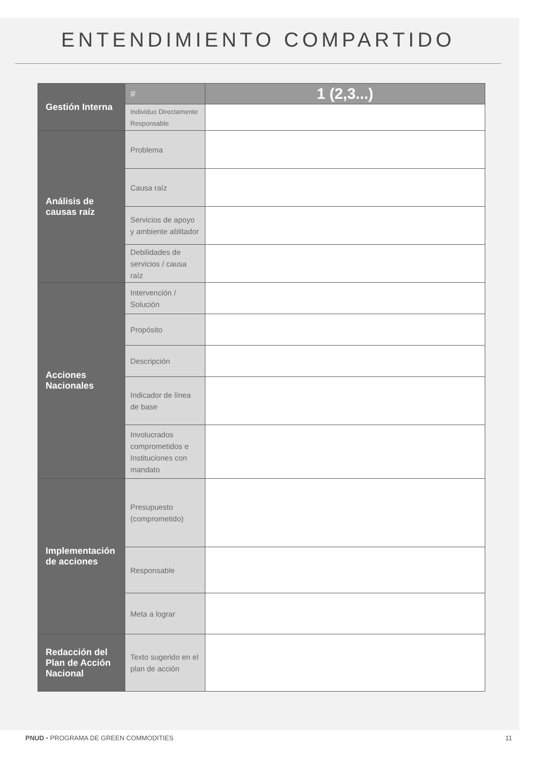ENTENDIMIENTO COMPARTIDO
| Gestión Interna | # | 1 (2,3...) |
| | Individuo Directamente Responsable | |
| Análisis de causas raíz | Problema | |
| | Causa raíz | |
| | Servicios de apoyo y ambiente ablitador | |
| | Debilidades de servicios / causa raíz | |
| Acciones Nacionales | Intervención / Solución | |
| | Propósito | |
| | Descripción | |
| | Indicador de línea de base | |
| | Involucrados comprometidos e Instituciones con mandato | |
| Implementación de acciones | Presupuesto (comprometido) | |
| | Responsable | |
| | Meta a lograr | |
| Redacción del Plan de Acción Nacional | Texto sugerido en el plan de acción | |
PNUD • PROGRAMA DE GREEN COMMODITIES 11